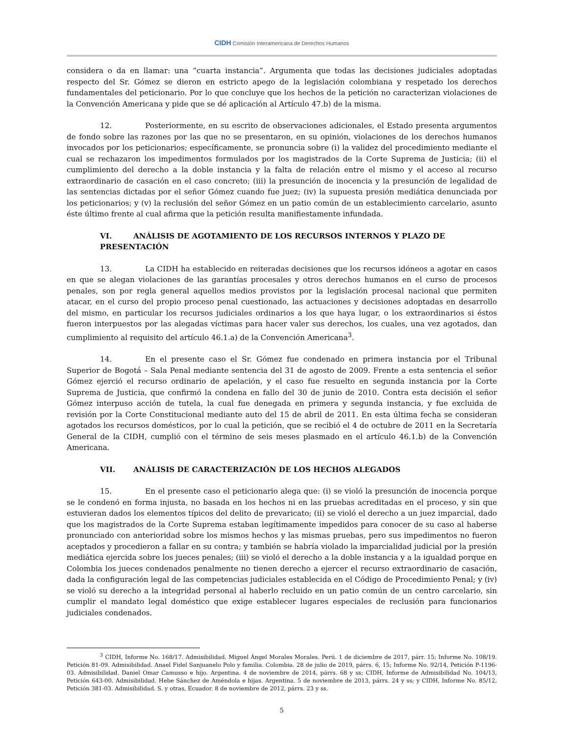CIDH Comisión Interamericana de Derechos Humanos
considera o da en llamar: una “cuarta instancia”. Argumenta que todas las decisiones judiciales adoptadas respecto del Sr. Gómez se dieron en estricto apego de la legislación colombiana y respetado los derechos fundamentales del peticionario. Por lo que concluye que los hechos de la petición no caracterizan violaciones de la Convención Americana y pide que se dé aplicación al Artículo 47.b) de la misma.
12. Posteriormente, en su escrito de observaciones adicionales, el Estado presenta argumentos de fondo sobre las razones por las que no se presentaron, en su opinión, violaciones de los derechos humanos invocados por los peticionarios; específicamente, se pronuncia sobre (i) la validez del procedimiento mediante el cual se rechazaron los impedimentos formulados por los magistrados de la Corte Suprema de Justicia; (ii) el cumplimiento del derecho a la doble instancia y la falta de relación entre el mismo y el acceso al recurso extraordinario de casación en el caso concreto; (iii) la presunción de inocencia y la presunción de legalidad de las sentencias dictadas por el señor Gómez cuando fue juez; (iv) la supuesta presión mediática denunciada por los peticionarios; y (v) la reclusión del señor Gómez en un patio común de un establecimiento carcelario, asunto éste último frente al cual afirma que la petición resulta manifiestamente infundada.
VI. ANÁLISIS DE AGOTAMIENTO DE LOS RECURSOS INTERNOS Y PLAZO DE PRESENTACIÓN
13. La CIDH ha establecido en reiteradas decisiones que los recursos idóneos a agotar en casos en que se alegan violaciones de las garantías procesales y otros derechos humanos en el curso de procesos penales, son por regla general aquellos medios provistos por la legislación procesal nacional que permiten atacar, en el curso del propio proceso penal cuestionado, las actuaciones y decisiones adoptadas en desarrollo del mismo, en particular los recursos judiciales ordinarios a los que haya lugar, o los extraordinarios si éstos fueron interpuestos por las alegadas víctimas para hacer valer sus derechos, los cuales, una vez agotados, dan cumplimiento al requisito del artículo 46.1.a) de la Convención Americana<sup>3</sup>.
14. En el presente caso el Sr. Gómez fue condenado en primera instancia por el Tribunal Superior de Bogotá – Sala Penal mediante sentencia del 31 de agosto de 2009. Frente a esta sentencia el señor Gómez ejerció el recurso ordinario de apelación, y el caso fue resuelto en segunda instancia por la Corte Suprema de Justicia, que confirmó la condena en fallo del 30 de junio de 2010. Contra esta decisión el señor Gómez interpuso acción de tutela, la cual fue denegada en primera y segunda instancia, y fue excluida de revisión por la Corte Constitucional mediante auto del 15 de abril de 2011. En esta última fecha se consideran agotados los recursos domésticos, por lo cual la petición, que se recibió el 4 de octubre de 2011 en la Secretaría General de la CIDH, cumplió con el término de seis meses plasmado en el artículo 46.1.b) de la Convención Americana.
VII. ANÁLISIS DE CARACTERIZACIÓN DE LOS HECHOS ALEGADOS
15. En el presente caso el peticionario alega que: (i) se violó la presunción de inocencia porque se le condenó en forma injusta, no basada en los hechos ni en las pruebas acreditadas en el proceso, y sin que estuvieran dados los elementos típicos del delito de prevaricato; (ii) se violó el derecho a un juez imparcial, dado que los magistrados de la Corte Suprema estaban legítimamente impedidos para conocer de su caso al haberse pronunciado con anterioridad sobre los mismos hechos y las mismas pruebas, pero sus impedimentos no fueron aceptados y procedieron a fallar en su contra; y también se habría violado la imparcialidad judicial por la presión mediática ejercida sobre los jueces penales; (iii) se violó el derecho a la doble instancia y a la igualdad porque en Colombia los jueces condenados penalmente no tienen derecho a ejercer el recurso extraordinario de casación, dada la configuración legal de las competencias judiciales establecida en el Código de Procedimiento Penal; y (iv) se violó su derecho a la integridad personal al haberlo recluido en un patio común de un centro carcelario, sin cumplir el mandato legal doméstico que exige establecer lugares especiales de reclusión para funcionarios judiciales condenados.
<sup>3</sup> CIDH, Informe No. 168/17. Admisibilidad. Miguel Ángel Morales Morales. Perú. 1 de diciembre de 2017, párr. 15; Informe No. 108/19. Petición 81-09. Admisibilidad. Anael Fidel Sanjuanelo Polo y familia. Colombia. 28 de julio de 2019, párrs. 6, 15; Informe No. 92/14, Petición P-1196-03. Admisibilidad. Daniel Omar Camusso e hijo. Argentina. 4 de noviembre de 2014, párrs. 68 y ss; CIDH, Informe de Admisibilidad No. 104/13, Petición 643-00. Admisibilidad. Hebe Sánchez de Améndola e hijas. Argentina. 5 de noviembre de 2013, párrs. 24 y ss; y CIDH, Informe No. 85/12, Petición 381-03. Admisibilidad. S. y otras, Ecuador. 8 de noviembre de 2012, párrs. 23 y ss.
5